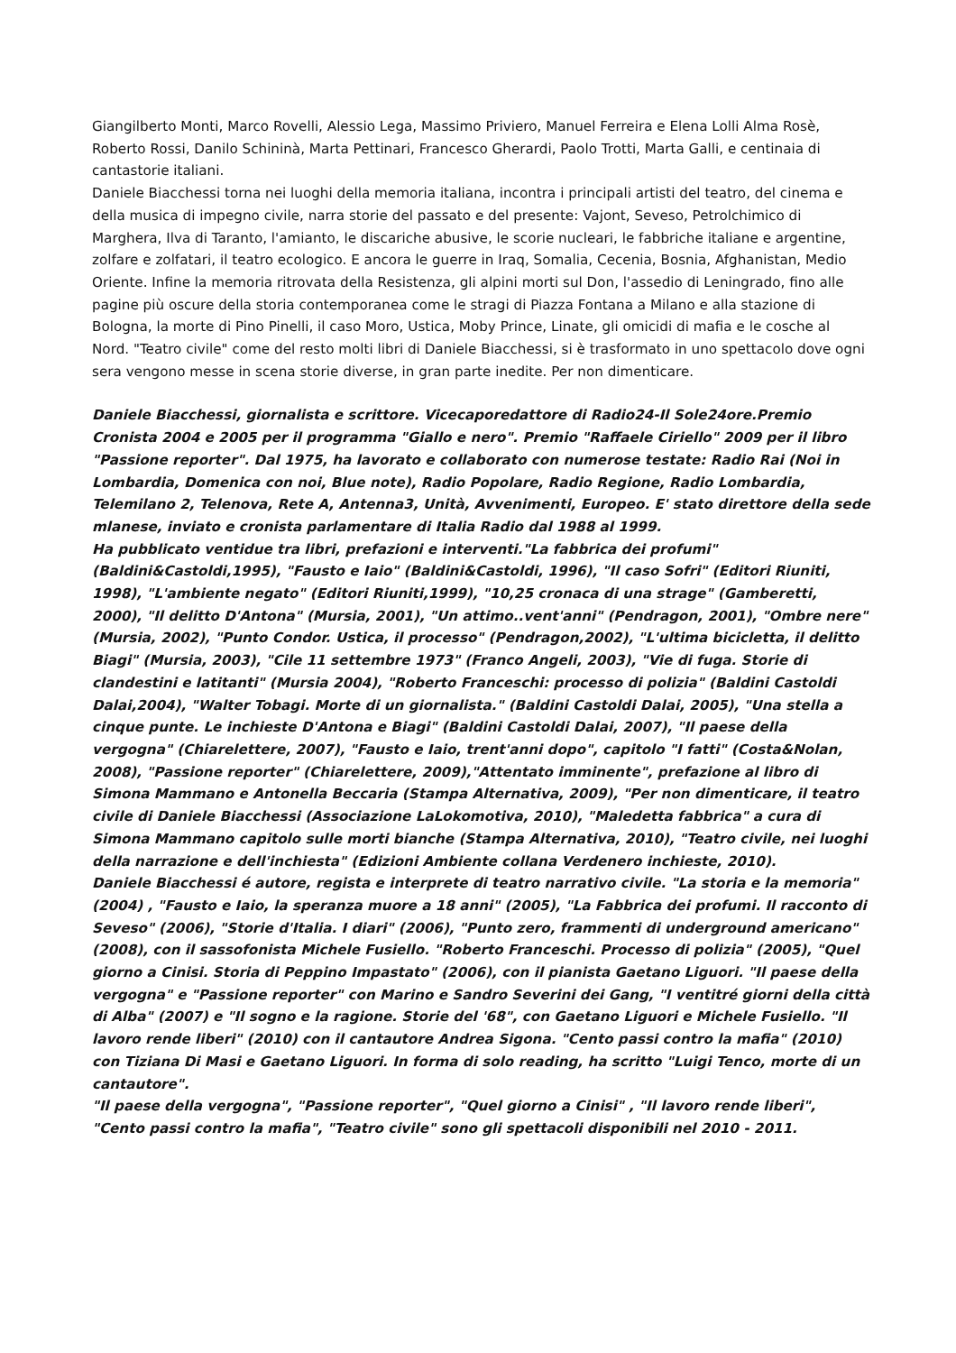Giangilberto Monti, Marco Rovelli, Alessio Lega, Massimo Priviero, Manuel Ferreira e Elena Lolli Alma Rosè, Roberto Rossi, Danilo Schininà, Marta Pettinari, Francesco Gherardi, Paolo Trotti, Marta Galli, e centinaia di cantastorie italiani.
Daniele Biacchessi torna nei luoghi della memoria italiana, incontra i principali artisti del teatro, del cinema e della musica di impegno civile, narra storie del passato e del presente: Vajont, Seveso, Petrolchimico di Marghera, Ilva di Taranto, l'amianto, le discariche abusive, le scorie nucleari, le fabbriche italiane e argentine, zolfare e zolfatari, il teatro ecologico. E ancora le guerre in Iraq, Somalia, Cecenia, Bosnia, Afghanistan, Medio Oriente. Infine la memoria ritrovata della Resistenza, gli alpini morti sul Don, l'assedio di Leningrado, fino alle pagine più oscure della storia contemporanea come le stragi di Piazza Fontana a Milano e alla stazione di Bologna, la morte di Pino Pinelli, il caso Moro, Ustica, Moby Prince, Linate, gli omicidi di mafia e le cosche al Nord. "Teatro civile" come del resto molti libri di Daniele Biacchessi, si è trasformato in uno spettacolo dove ogni sera vengono messe in scena storie diverse, in gran parte inedite. Per non dimenticare.
Daniele Biacchessi, giornalista e scrittore. Vicecaporedattore di Radio24-Il Sole24ore.Premio Cronista 2004 e 2005 per il programma "Giallo e nero". Premio "Raffaele Ciriello" 2009 per il libro "Passione reporter". Dal 1975, ha lavorato e collaborato con numerose testate: Radio Rai (Noi in Lombardia, Domenica con noi, Blue note), Radio Popolare, Radio Regione, Radio Lombardia, Telemilano 2, Telenova, Rete A, Antenna3, Unità, Avvenimenti, Europeo. E' stato direttore della sede mlanese, inviato e cronista parlamentare di Italia Radio dal 1988 al 1999.
Ha pubblicato ventidue tra libri, prefazioni e interventi."La fabbrica dei profumi" (Baldini&Castoldi,1995), "Fausto e Iaio" (Baldini&Castoldi, 1996), "Il caso Sofri" (Editori Riuniti, 1998), "L'ambiente negato" (Editori Riuniti,1999), "10,25 cronaca di una strage" (Gamberetti, 2000), "Il delitto D'Antona" (Mursia, 2001), "Un attimo..vent'anni" (Pendragon, 2001), "Ombre nere" (Mursia, 2002), "Punto Condor. Ustica, il processo" (Pendragon,2002), "L'ultima bicicletta, il delitto Biagi" (Mursia, 2003), "Cile 11 settembre 1973" (Franco Angeli, 2003), "Vie di fuga. Storie di clandestini e latitanti" (Mursia 2004), "Roberto Franceschi: processo di polizia" (Baldini Castoldi Dalai,2004), "Walter Tobagi. Morte di un giornalista." (Baldini Castoldi Dalai, 2005), "Una stella a cinque punte. Le inchieste D'Antona e Biagi" (Baldini Castoldi Dalai, 2007), "Il paese della vergogna" (Chiarelettere, 2007), "Fausto e Iaio, trent'anni dopo", capitolo "I fatti" (Costa&Nolan, 2008), "Passione reporter" (Chiarelettere, 2009),"Attentato imminente", prefazione al libro di Simona Mammano e Antonella Beccaria (Stampa Alternativa, 2009), "Per non dimenticare, il teatro civile di Daniele Biacchessi (Associazione LaLokomotiva, 2010), "Maledetta fabbrica" a cura di Simona Mammano capitolo sulle morti bianche (Stampa Alternativa, 2010), "Teatro civile, nei luoghi della narrazione e dell'inchiesta" (Edizioni Ambiente collana Verdenero inchieste, 2010).
Daniele Biacchessi é autore, regista e interprete di teatro narrativo civile. "La storia e la memoria" (2004) , "Fausto e Iaio, la speranza muore a 18 anni" (2005), "La Fabbrica dei profumi. Il racconto di Seveso" (2006), "Storie d'Italia. I diari" (2006), "Punto zero, frammenti di underground americano" (2008), con il sassofonista Michele Fusiello. "Roberto Franceschi. Processo di polizia" (2005), "Quel giorno a Cinisi. Storia di Peppino Impastato" (2006), con il pianista Gaetano Liguori. "Il paese della vergogna" e "Passione reporter" con Marino e Sandro Severini dei Gang, "I ventitré giorni della città di Alba" (2007) e "Il sogno e la ragione. Storie del '68", con Gaetano Liguori e Michele Fusiello. "Il lavoro rende liberi" (2010) con il cantautore Andrea Sigona. "Cento passi contro la mafia" (2010) con Tiziana Di Masi e Gaetano Liguori. In forma di solo reading, ha scritto "Luigi Tenco, morte di un cantautore".
"Il paese della vergogna", "Passione reporter", "Quel giorno a Cinisi" , "Il lavoro rende liberi", "Cento passi contro la mafia", "Teatro civile" sono gli spettacoli disponibili nel 2010 - 2011.